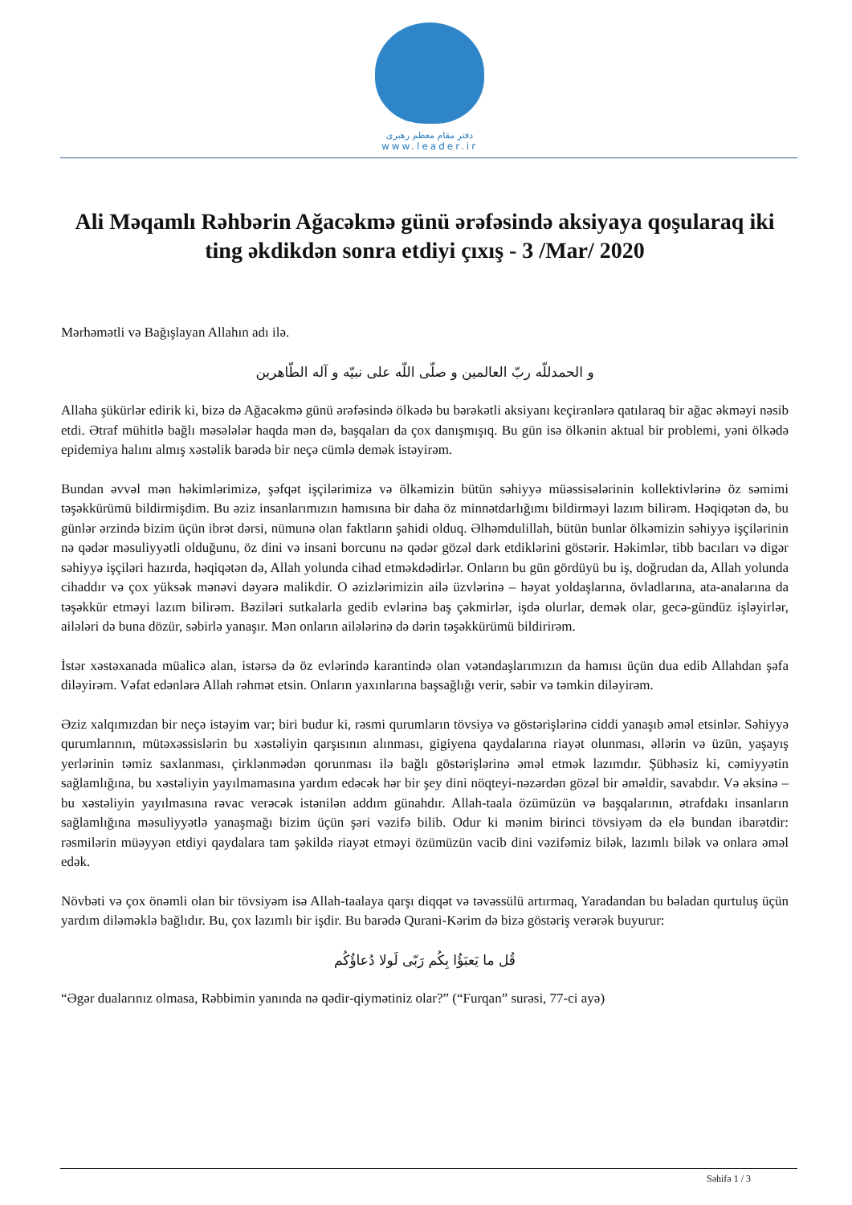دفتر مقام معظم رهبری
www.leader.ir
Ali Məqamlı Rəhbərin Ağacəkmə günü ərəfəsində aksiyaya qoşularaq iki ting əkdikdən sonra etdiyi çıxış - 3 /Mar/ 2020
Mərhəmətli və Bağışlayan Allahın adı ilə.
و الحمدللّه ربّ العالمین و صلّی اللّه علی نبیّه و آله الطّاهرین
Allaha şükürlər edirik ki, bizə də Ağacəkmə günü ərəfəsində ölkədə bu bərəkətli aksiyanı keçirənlərə qatılaraq bir ağac əkməyi nəsib etdi. Ətraf mühitlə bağlı məsələlər haqda mən də, başqaları da çox danışmışıq. Bu gün isə ölkənin aktual bir problemi, yəni ölkədə epidemiya halını almış xəstəlik barədə bir neçə cümlə demək istəyirəm.
Bundan əvvəl mən həkimlərimizə, şəfqət işçilərimizə və ölkəmizin bütün səhiyyə müəssisələrinin kollektivlərinə öz səmimi təşəkkürümü bildirmişdim. Bu əziz insanlarımızın hamısına bir daha öz minnətdarlığımı bildirməyi lazım bilirəm. Həqiqətən də, bu günlər ərzində bizim üçün ibrət dərsi, nümunə olan faktların şahidi olduq. Əlhəmdulillah, bütün bunlar ölkəmizin səhiyyə işçilərinin nə qədər məsuliyyətli olduğunu, öz dini və insani borcunu nə qədər gözəl dərk etdiklərini göstərir. Həkimlər, tibb bacıları və digər səhiyyə işçiləri hazırda, həqiqətən də, Allah yolunda cihad etməkdədirlər. Onların bu gün gördüyü bu iş, doğrudan da, Allah yolunda cihaddır və çox yüksək mənəvi dəyərə malikdir. O əzizlərimizin ailə üzvlərinə – həyat yoldaşlarına, övladlarına, ata-analarına da təşəkkür etməyi lazım bilirəm. Bəziləri sutkalarla gedib evlərinə baş çəkmirlər, işdə olurlar, demək olar, gecə-gündüz işləyirlər, ailələri də buna dözür, səbirlə yanaşır. Mən onların ailələrinə də dərin təşəkkürümü bildirirəm.
İstər xəstəxanada müalicə alan, istərsə də öz evlərində karantində olan vətəndaşlarımızın da hamısı üçün dua edib Allahdan şəfa diləyirəm. Vəfat edənlərə Allah rəhmət etsin. Onların yaxınlarına başsağlığı verir, səbir və təmkin diləyirəm.
Əziz xalqımızdan bir neçə istəyim var; biri budur ki, rəsmi qurumların tövsiyə və göstərişlərinə ciddi yanaşıb əməl etsinlər. Səhiyyə qurumlarının, mütəxəssislərin bu xəstəliyin qarşısının alınması, gigiyena qaydalarına riayət olunması, əllərin və üzün, yaşayış yerlərinin təmiz saxlanması, çirklənmədən qorunması ilə bağlı göstərişlərinə əməl etmək lazımdır. Şübhəsiz ki, cəmiyyətin sağlamlığına, bu xəstəliyin yayılmamasına yardım edəcək hər bir şey dini nöqteyi-nəzərdən gözəl bir əməldir, savabdır. Və əksinə – bu xəstəliyin yayılmasına rəvac verəcək istənilən addım günahdır. Allah-taala özümüzün və başqalarının, ətrafdakı insanların sağlamlığına məsuliyyətlə yanaşmağı bizim üçün şəri vəzifə bilib. Odur ki mənim birinci tövsiyəm də elə bundan ibarətdir: rəsmilərin müəyyən etdiyi qaydalara tam şəkildə riayət etməyi özümüzün vacib dini vəzifəmiz bilək, lazımlı bilək və onlara əməl edək.
Növbəti və çox önəmli olan bir tövsiyəm isə Allah-taalaya qarşı diqqət və təvəssülü artırmaq, Yaradandan bu bəladan qurtuluş üçün yardım diləməklə bağlıdır. Bu, çox lazımlı bir işdir. Bu barədə Qurani-Kərim də bizə göstəriş verərək buyurur:
قُل ما يَعبَؤُا بِكُم رَبّى لَولا دُعاؤُكُم
“Əgər dualarınız olmasa, Rəbbimin yanında nə qədir-qiymətiniz olar?” (“Furqan” surəsi, 77-ci ayə)
Səhifə 1 / 3